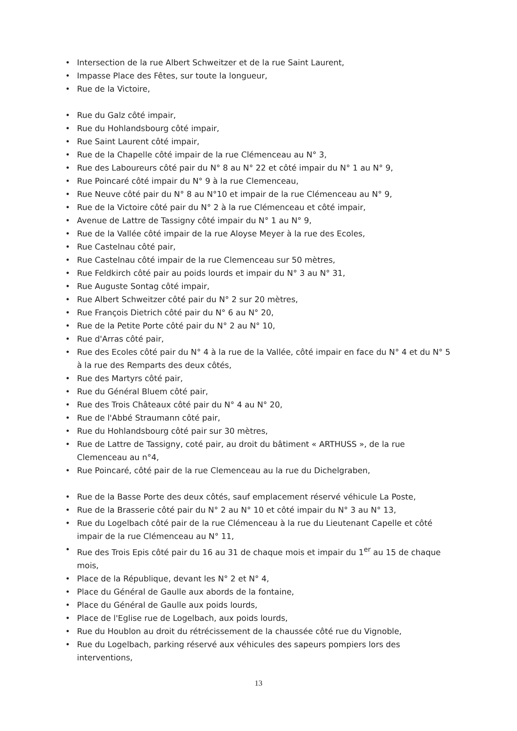• Intersection de la rue Albert Schweitzer et de la rue Saint Laurent,
• Impasse Place des Fêtes, sur toute la longueur,
• Rue de la Victoire,
• Rue du Galz côté impair,
• Rue du Hohlandsbourg côté impair,
• Rue Saint Laurent côté impair,
• Rue de la Chapelle côté impair de la rue Clémenceau au N° 3,
• Rue des Laboureurs côté pair du N° 8 au N° 22 et côté impair du N° 1 au N° 9,
• Rue Poincaré côté impair du N° 9 à la rue Clemenceau,
• Rue Neuve côté pair du N° 8 au N°10 et impair de la rue Clémenceau au N° 9,
• Rue de la Victoire côté pair du N° 2 à la rue Clémenceau et côté impair,
• Avenue de Lattre de Tassigny côté impair du N° 1 au N° 9,
• Rue de la Vallée côté impair de la rue Aloyse Meyer à la rue des Ecoles,
• Rue Castelnau côté pair,
• Rue Castelnau côté impair de la rue Clemenceau sur 50 mètres,
• Rue Feldkirch côté pair au poids lourds et impair du N° 3 au N° 31,
• Rue Auguste Sontag côté impair,
• Rue Albert Schweitzer côté pair du N° 2 sur 20 mètres,
• Rue François Dietrich côté pair du N° 6 au N° 20,
• Rue de la Petite Porte côté pair du N° 2 au N° 10,
• Rue d'Arras côté pair,
• Rue des Ecoles côté pair du N° 4 à la rue de la Vallée, côté impair en face du N° 4 et du N° 5 à la rue des Remparts des deux côtés,
• Rue des Martyrs côté pair,
• Rue du Général Bluem côté pair,
• Rue des Trois Châteaux côté pair du N° 4 au N° 20,
• Rue de l'Abbé Straumann côté pair,
• Rue du Hohlandsbourg côté pair sur 30 mètres,
• Rue de Lattre de Tassigny, coté pair, au droit du bâtiment « ARTHUSS », de la rue Clemenceau au n°4,
• Rue Poincaré, côté pair de la rue Clemenceau au la rue du Dichelgraben,
• Rue de la Basse Porte des deux côtés, sauf emplacement réservé véhicule La Poste,
• Rue de la Brasserie côté pair du N° 2 au N° 10 et côté impair du N° 3 au N° 13,
• Rue du Logelbach côté pair de la rue Clémenceau à la rue du Lieutenant Capelle et côté impair de la rue Clémenceau au N° 11,
• Rue des Trois Epis côté pair du 16 au 31 de chaque mois et impair du 1<sup>er</sup> au 15 de chaque mois,
• Place de la République, devant les N° 2 et N° 4,
• Place du Général de Gaulle aux abords de la fontaine,
• Place du Général de Gaulle aux poids lourds,
• Place de l'Eglise rue de Logelbach, aux poids lourds,
• Rue du Houblon au droit du rétrécissement de la chaussée côté rue du Vignoble,
• Rue du Logelbach, parking réservé aux véhicules des sapeurs pompiers lors des interventions,
13